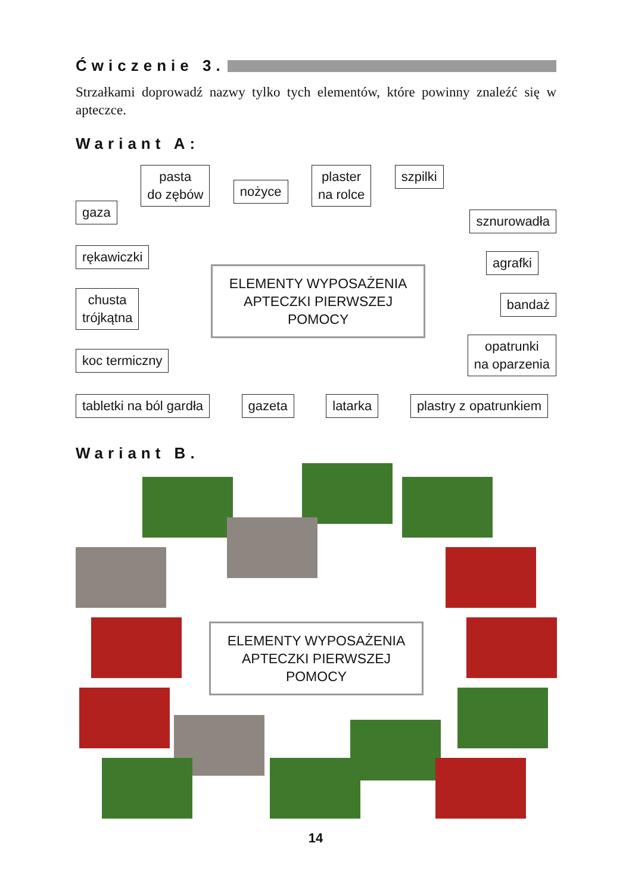Ćwiczenie 3.
Strzałkami doprowadź nazwy tylko tych elementów, które powinny znaleźć się w apteczce.
Wariant A:
gaza
pasta
do zębów
nożyce
plaster
na rolce
szpilki
rękawiczki
chusta
trójkątna
koc termiczny
ELEMENTY WYPOSAŻENIA
APTECZKI PIERWSZEJ POMOCY
sznurowadła
agrafki
bandaż
opatrunki
na oparzenia
tabletki na ból gardła gazeta latarka plastry z opatrunkiem
Wariant B.
ELEMENTY WYPOSAŻENIA
APTECZKI PIERWSZEJ POMOCY
14